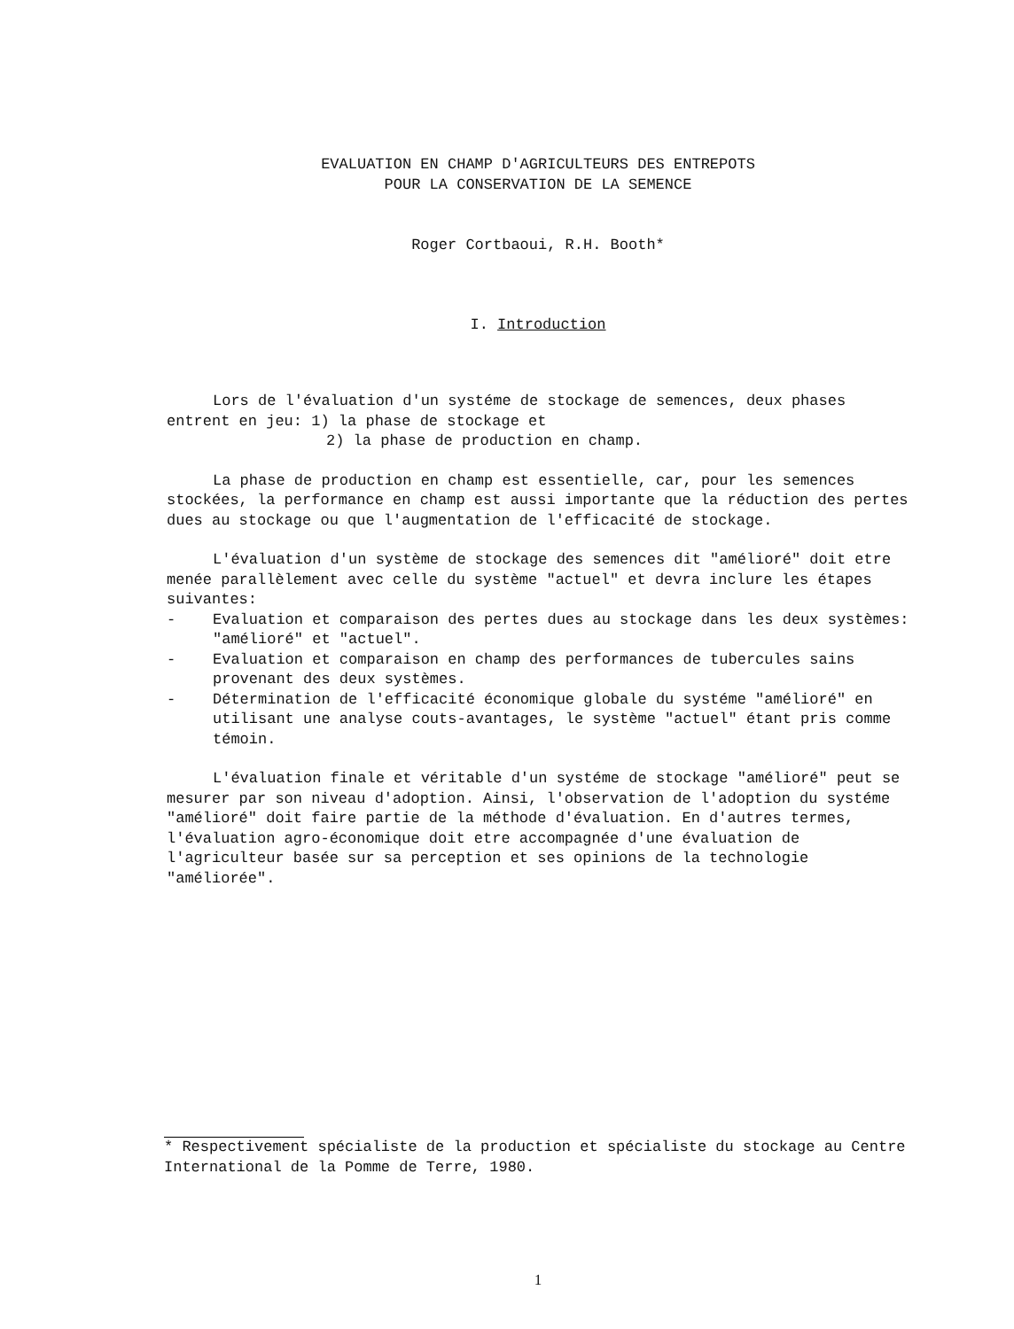EVALUATION EN CHAMP D'AGRICULTEURS DES ENTREPOTS
POUR LA CONSERVATION DE LA SEMENCE
Roger Cortbaoui, R.H. Booth*
I. Introduction
Lors de l'évaluation d'un systéme de stockage de semences, deux phases entrent en jeu: 1) la phase de stockage et
2) la phase de production en champ.
La phase de production en champ est essentielle, car, pour les semences stockées, la performance en champ est aussi importante que la réduction des pertes dues au stockage ou que l'augmentation de l'efficacité de stockage.
L'évaluation d'un système de stockage des semences dit "amélioré" doit etre menée parallèlement avec celle du système "actuel" et devra inclure les étapes suivantes:
- Evaluation et comparaison des pertes dues au stockage dans les deux systèmes: "amélioré" et "actuel".
- Evaluation et comparaison en champ des performances de tubercules sains provenant des deux systèmes.
- Détermination de l'efficacité économique globale du systéme "amélioré" en utilisant une analyse couts-avantages, le système "actuel" étant pris comme témoin.
L'évaluation finale et véritable d'un systéme de stockage "amélioré" peut se mesurer par son niveau d'adoption. Ainsi, l'observation de l'adoption du systéme "amélioré" doit faire partie de la méthode d'évaluation. En d'autres termes, l'évaluation agro-économique doit etre accompagnée d'une évaluation de l'agriculteur basée sur sa perception et ses opinions de la technologie "améliorée".
* Respectivement spécialiste de la production et spécialiste du stockage au Centre International de la Pomme de Terre, 1980.
1